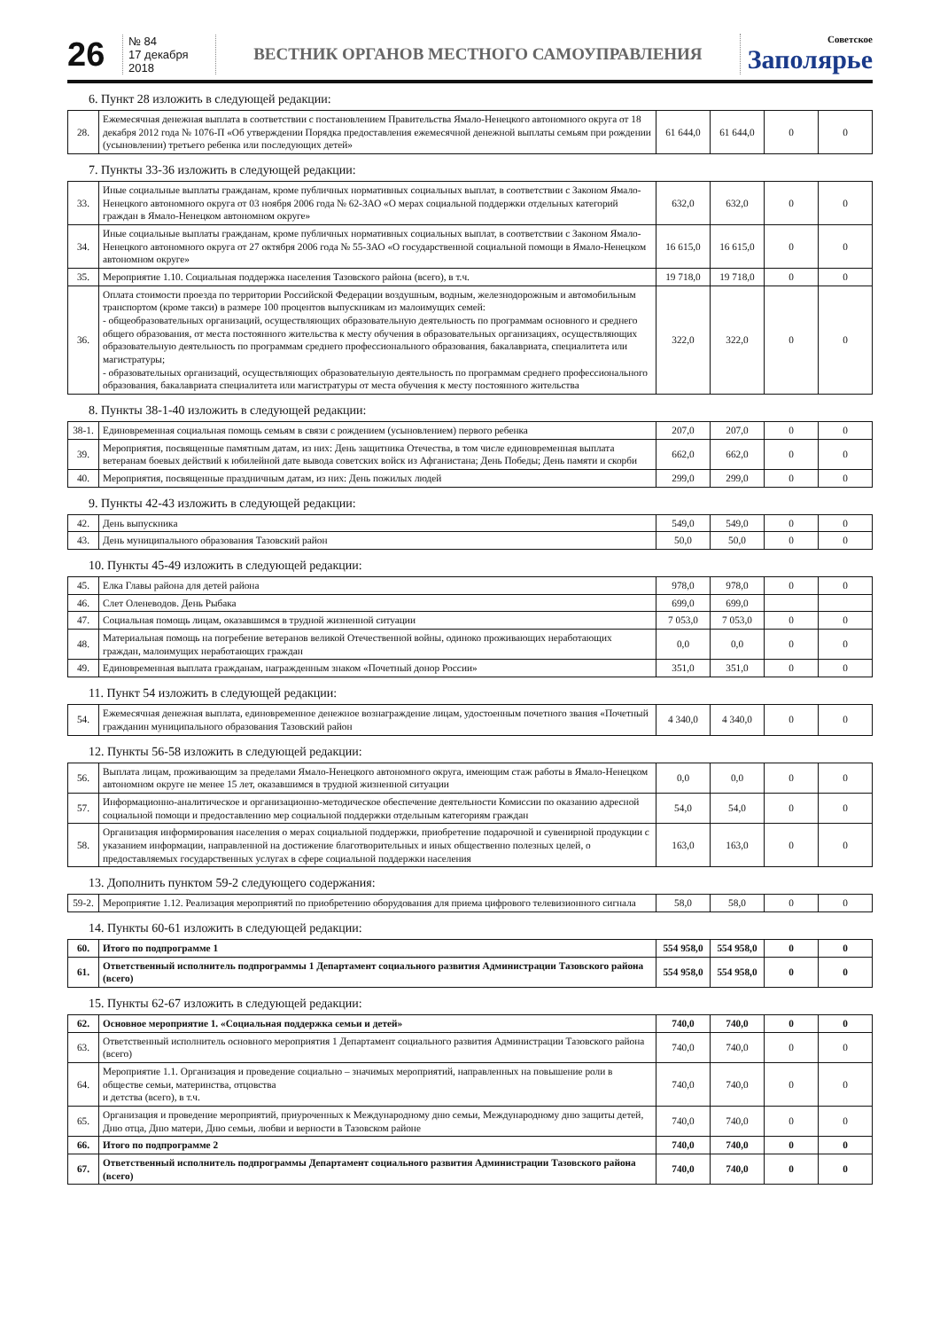26
№ 84
17 декабря 2018
ВЕСТНИК ОРГАНОВ МЕСТНОГО САМОУПРАВЛЕНИЯ
Советское
Заполярье
6. Пункт 28 изложить в следующей редакции:
| 28. | Ежемесячная денежная выплата в соответствии с постановлением Правительства Ямало-Ненецкого автономного округа от 18 декабря 2012 года № 1076-П «Об утверждении Порядка предоставления ежемесячной денежной выплаты семьям при рождении (усыновлении) третьего ребенка или последующих детей» | 61 644,0 | 61 644,0 | 0 | 0 |
7. Пункты 33-36 изложить в следующей редакции:
| 33. | Иные социальные выплаты гражданам, кроме публичных нормативных социальных выплат, в соответствии с Законом Ямало-Ненецкого автономного округа от 03 ноября 2006 года № 62-ЗАО «О мерах социальной поддержки отдельных категорий граждан в Ямало-Ненецком автономном округе» | 632,0 | 632,0 | 0 | 0 |
| 34. | Иные социальные выплаты гражданам, кроме публичных нормативных социальных выплат, в соответствии с Законом Ямало-Ненецкого автономного округа от 27 октября 2006 года № 55-ЗАО «О государственной социальной помощи в Ямало-Ненецком автономном округе» | 16 615,0 | 16 615,0 | 0 | 0 |
| 35. | Мероприятие 1.10. Социальная поддержка населения Тазовского района (всего), в т.ч. | 19 718,0 | 19 718,0 | 0 | 0 |
| 36. | Оплата стоимости проезда по территории Российской Федерации воздушным, водным, железнодорожным и автомобильным транспортом (кроме такси) в размере 100 процентов выпускникам из малоимущих семей: - общеобразовательных организаций, осуществляющих образовательную деятельность по программам основного и среднего общего образования, от места постоянного жительства к месту обучения в образовательных организациях, осуществляющих образовательную деятельность по программам среднего профессионального образования, бакалавриата, специалитета или магистратуры; - образовательных организаций, осуществляющих образовательную деятельность по программам среднего профессионального образования, бакалавриата специалитета или магистратуры от места обучения к месту постоянного жительства | 322,0 | 322,0 | 0 | 0 |
8. Пункты 38-1-40 изложить в следующей редакции:
| 38-1. | Единовременная социальная помощь семьям в связи с рождением (усыновлением) первого ребенка | 207,0 | 207,0 | 0 | 0 |
| 39. | Мероприятия, посвященные памятным датам, из них: День защитника Отечества, в том числе единовременная выплата ветеранам боевых действий к юбилейной дате вывода советских войск из Афганистана; День Победы; День памяти и скорби | 662,0 | 662,0 | 0 | 0 |
| 40. | Мероприятия, посвященные праздничным датам, из них: День пожилых людей | 299,0 | 299,0 | 0 | 0 |
9. Пункты 42-43 изложить в следующей редакции:
| 42. | День выпускника | 549,0 | 549,0 | 0 | 0 |
| 43. | День муниципального образования Тазовский район | 50,0 | 50,0 | 0 | 0 |
10. Пункты 45-49 изложить в следующей редакции:
| 45. | Елка Главы района для детей района | 978,0 | 978,0 | 0 | 0 |
| 46. | Слет Оленеводов. День Рыбака | 699,0 | 699,0 | | |
| 47. | Социальная помощь лицам, оказавшимся в трудной жизненной ситуации | 7 053,0 | 7 053,0 | 0 | 0 |
| 48. | Материальная помощь на погребение ветеранов великой Отечественной войны, одиноко проживающих неработающих граждан, малоимущих неработающих граждан | 0,0 | 0,0 | 0 | 0 |
| 49. | Единовременная выплата гражданам, награжденным знаком «Почетный донор России» | 351,0 | 351,0 | 0 | 0 |
11. Пункт 54 изложить в следующей редакции:
| 54. | Ежемесячная денежная выплата, единовременное денежное вознаграждение лицам, удостоенным почетного звания «Почетный гражданин муниципального образования Тазовский район | 4 340,0 | 4 340,0 | 0 | 0 |
12. Пункты 56-58 изложить в следующей редакции:
| 56. | Выплата лицам, проживающим за пределами Ямало-Ненецкого автономного округа, имеющим стаж работы в Ямало-Ненецком автономном округе не менее 15 лет, оказавшимся в трудной жизненной ситуации | 0,0 | 0,0 | 0 | 0 |
| 57. | Информационно-аналитическое и организационно-методическое обеспечение деятельности Комиссии по оказанию адресной социальной помощи и предоставлению мер социальной поддержки отдельным категориям граждан | 54,0 | 54,0 | 0 | 0 |
| 58. | Организация информирования населения о мерах социальной поддержки, приобретение подарочной и сувенирной продукции с указанием информации, направленной на достижение благотворительных и иных общественно полезных целей, о предоставляемых государственных услугах в сфере социальной поддержки населения | 163,0 | 163,0 | 0 | 0 |
13. Дополнить пунктом 59-2 следующего содержания:
| 59-2. | Мероприятие 1.12. Реализация мероприятий по приобретению оборудования для приема цифрового телевизионного сигнала | 58,0 | 58,0 | 0 | 0 |
14. Пункты 60-61 изложить в следующей редакции:
| 60. | Итого по подпрограмме 1 | 554 958,0 | 554 958,0 | 0 | 0 |
| 61. | Ответственный исполнитель подпрограммы 1 Департамент социального развития Администрации Тазовского района (всего) | 554 958,0 | 554 958,0 | 0 | 0 |
15. Пункты 62-67 изложить в следующей редакции:
| 62. | Основное мероприятие 1. «Социальная поддержка семьи и детей» | 740,0 | 740,0 | 0 | 0 |
| 63. | Ответственный исполнитель основного мероприятия 1 Департамент социального развития Администрации Тазовского района (всего) | 740,0 | 740,0 | 0 | 0 |
| 64. | Мероприятие 1.1. Организация и проведение социально – значимых мероприятий, направленных на повышение роли в обществе семьи, материнства, отцовства и детства (всего), в т.ч. | 740,0 | 740,0 | 0 | 0 |
| 65. | Организация и проведение мероприятий, приуроченных к Международному дню семьи, Международному дню защиты детей, Дню отца, Дню матери, Дню семьи, любви и верности в Тазовском районе | 740,0 | 740,0 | 0 | 0 |
| 66. | Итого по подпрограмме 2 | 740,0 | 740,0 | 0 | 0 |
| 67. | Ответственный исполнитель подпрограммы Департамент социального развития Администрации Тазовского района (всего) | 740,0 | 740,0 | 0 | 0 |